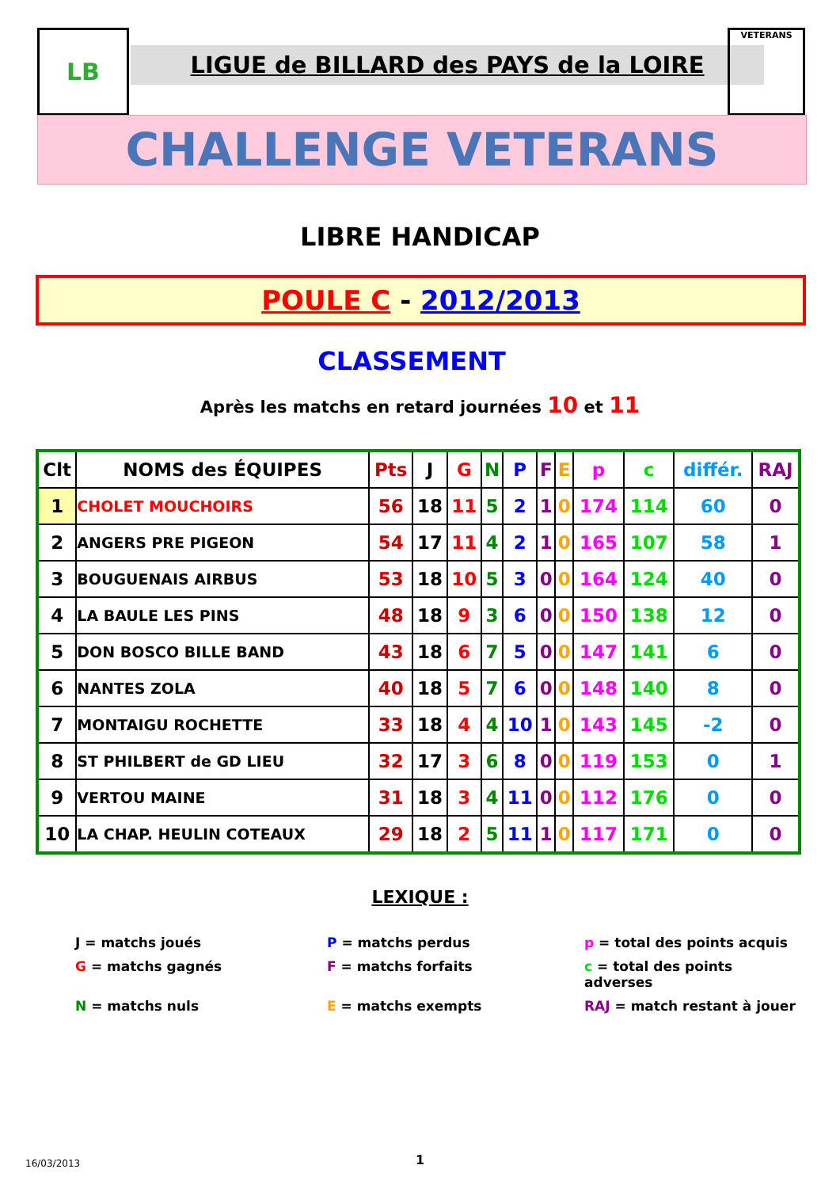LB
LIGUE de BILLARD des PAYS de la LOIRE
VETERANS
CHALLENGE VETERANS
LIBRE HANDICAP
POULE C - 2012/2013
CLASSEMENT
Après les matchs en retard journées 10 et 11
| Clt | NOMS des ÉQUIPES | Pts | J | G | N | P | F | E | p | c | différ. | RAJ |
| --- | --- | --- | --- | --- | --- | --- | --- | --- | --- | --- | --- | --- |
| 1 | CHOLET MOUCHOIRS | 56 | 18 | 11 | 5 | 2 | 1 | 0 | 174 | 114 | 60 | 0 |
| 2 | ANGERS PRE PIGEON | 54 | 17 | 11 | 4 | 2 | 1 | 0 | 165 | 107 | 58 | 1 |
| 3 | BOUGUENAIS AIRBUS | 53 | 18 | 10 | 5 | 3 | 0 | 0 | 164 | 124 | 40 | 0 |
| 4 | LA BAULE LES PINS | 48 | 18 | 9 | 3 | 6 | 0 | 0 | 150 | 138 | 12 | 0 |
| 5 | DON BOSCO BILLE BAND | 43 | 18 | 6 | 7 | 5 | 0 | 0 | 147 | 141 | 6 | 0 |
| 6 | NANTES ZOLA | 40 | 18 | 5 | 7 | 6 | 0 | 0 | 148 | 140 | 8 | 0 |
| 7 | MONTAIGU ROCHETTE | 33 | 18 | 4 | 4 | 10 | 1 | 0 | 143 | 145 | -2 | 0 |
| 8 | ST PHILBERT de GD LIEU | 32 | 17 | 3 | 6 | 8 | 0 | 0 | 119 | 153 | 0 | 1 |
| 9 | VERTOU MAINE | 31 | 18 | 3 | 4 | 11 | 0 | 0 | 112 | 176 | 0 | 0 |
| 10 | LA CHAP. HEULIN COTEAUX | 29 | 18 | 2 | 5 | 11 | 1 | 0 | 117 | 171 | 0 | 0 |
LEXIQUE :
J = matchs joués
P = matchs perdus
p = total des points acquis
G = matchs gagnés
F = matchs forfaits
c = total des points adverses
N = matchs nuls
E = matchs exempts
RAJ = match restant à jouer
16/03/2013 1